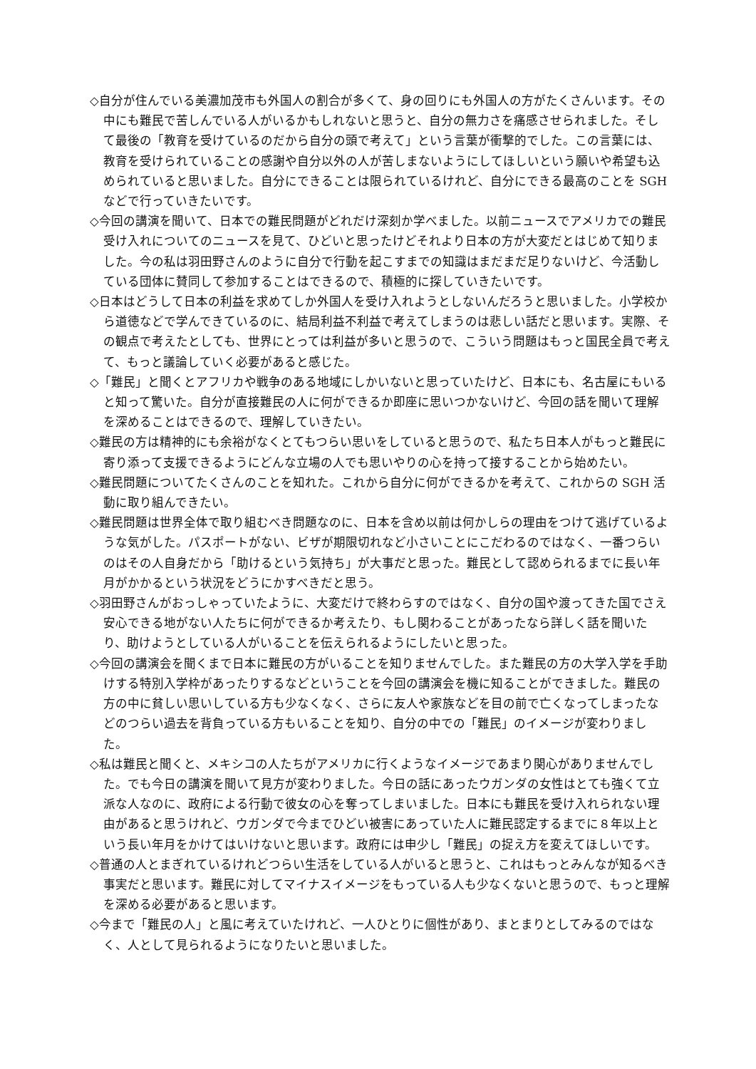◇自分が住んでいる美濃加茂市も外国人の割合が多くて、身の回りにも外国人の方がたくさんいます。その中にも難民で苦しんでいる人がいるかもしれないと思うと、自分の無力さを痛感させられました。そして最後の「教育を受けているのだから自分の頭で考えて」という言葉が衝撃的でした。この言葉には、教育を受けられていることの感謝や自分以外の人が苦しまないようにしてほしいという願いや希望も込められていると思いました。自分にできることは限られているけれど、自分にできる最高のことを SGH などで行っていきたいです。
◇今回の講演を聞いて、日本での難民問題がどれだけ深刻か学べました。以前ニュースでアメリカでの難民受け入れについてのニュースを見て、ひどいと思ったけどそれより日本の方が大変だとはじめて知りました。今の私は羽田野さんのように自分で行動を起こすまでの知識はまだまだ足りないけど、今活動している団体に賛同して参加することはできるので、積極的に探していきたいです。
◇日本はどうして日本の利益を求めてしか外国人を受け入れようとしないんだろうと思いました。小学校から道徳などで学んできているのに、結局利益不利益で考えてしまうのは悲しい話だと思います。実際、その観点で考えたとしても、世界にとっては利益が多いと思うので、こういう問題はもっと国民全員で考えて、もっと議論していく必要があると感じた。
◇「難民」と聞くとアフリカや戦争のある地域にしかいないと思っていたけど、日本にも、名古屋にもいると知って驚いた。自分が直接難民の人に何ができるか即座に思いつかないけど、今回の話を聞いて理解を深めることはできるので、理解していきたい。
◇難民の方は精神的にも余裕がなくとてもつらい思いをしていると思うので、私たち日本人がもっと難民に寄り添って支援できるようにどんな立場の人でも思いやりの心を持って接することから始めたい。
◇難民問題についてたくさんのことを知れた。これから自分に何ができるかを考えて、これからの SGH 活動に取り組んできたい。
◇難民問題は世界全体で取り組むべき問題なのに、日本を含め以前は何かしらの理由をつけて逃げているような気がした。パスポートがない、ビザが期限切れなど小さいことにこだわるのではなく、一番つらいのはその人自身だから「助けるという気持ち」が大事だと思った。難民として認められるまでに長い年月がかかるという状況をどうにかすべきだと思う。
◇羽田野さんがおっしゃっていたように、大変だけで終わらすのではなく、自分の国や渡ってきた国でさえ安心できる地がない人たちに何ができるか考えたり、もし関わることがあったなら詳しく話を聞いたり、助けようとしている人がいることを伝えられるようにしたいと思った。
◇今回の講演会を聞くまで日本に難民の方がいることを知りませんでした。また難民の方の大学入学を手助けする特別入学枠があったりするなどということを今回の講演会を機に知ることができました。難民の方の中に貧しい思いしている方も少なくなく、さらに友人や家族などを目の前で亡くなってしまったなどのつらい過去を背負っている方もいることを知り、自分の中での「難民」のイメージが変わりました。
◇私は難民と聞くと、メキシコの人たちがアメリカに行くようなイメージであまり関心がありませんでした。でも今日の講演を聞いて見方が変わりました。今日の話にあったウガンダの女性はとても強くて立派な人なのに、政府による行動で彼女の心を奪ってしまいました。日本にも難民を受け入れられない理由があると思うけれど、ウガンダで今までひどい被害にあっていた人に難民認定するまでに８年以上という長い年月をかけてはいけないと思います。政府には申少し「難民」の捉え方を変えてほしいです。
◇普通の人とまぎれているけれどつらい生活をしている人がいると思うと、これはもっとみんなが知るべき事実だと思います。難民に対してマイナスイメージをもっている人も少なくないと思うので、もっと理解を深める必要があると思います。
◇今まで「難民の人」と風に考えていたけれど、一人ひとりに個性があり、まとまりとしてみるのではなく、人として見られるようになりたいと思いました。